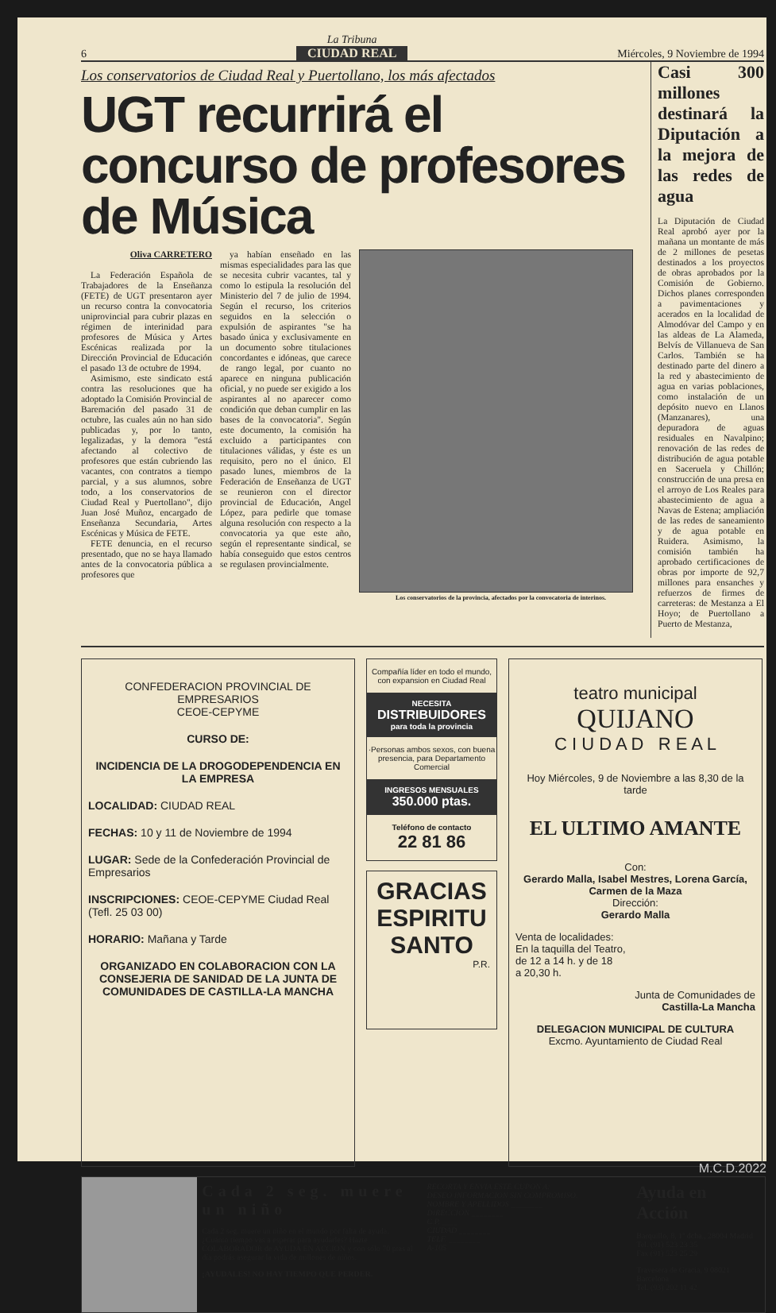6 La Tribuna
CIUDAD REAL Miércoles, 9 Noviembre de 1994
Los conservatorios de Ciudad Real y Puertollano, los más afectados
UGT recurrirá el concurso de profesores de Música
Oliva CARRETERO
La Federación Española de Trabajadores de la Enseñanza (FETE) de UGT presentaron ayer un recurso contra la convocatoria uniprovincial para cubrir plazas en régimen de interinidad para profesores de Música y Artes Escénicas realizada por la Dirección Provincial de Educación el pasado 13 de octubre de 1994.
Asimismo, este sindicato está contra las resoluciones que ha adoptado la Comisión Provincial de Baremación del pasado 31 de octubre, las cuales aún no han sido publicadas y, por lo tanto, legalizadas, y la demora "está afectando al colectivo de profesores que están cubriendo las vacantes, con contratos a tiempo parcial, y a sus alumnos, sobre todo, a los conservatorios de Ciudad Real y Puertollano", dijo Juan José Muñoz, encargado de Enseñanza Secundaria, Artes Escénicas y Música de FETE.
FETE denuncia, en el recurso presentado, que no se haya llamado antes de la convocatoria pública a profesores que
ya habían enseñado en las mismas especialidades para las que se necesita cubrir vacantes, tal y como lo estipula la resolución del Ministerio del 7 de julio de 1994. Según el recurso, los criterios seguidos en la selección o expulsión de aspirantes "se ha basado única y exclusivamente en un documento sobre titulaciones concordantes e idóneas, que carece de rango legal, por cuanto no aparece en ninguna publicación oficial, y no puede ser exigido a los aspirantes al no aparecer como condición que deban cumplir en las bases de la convocatoria". Según este documento, la comisión ha excluido a participantes con titulaciones válidas, y éste es un requisito, pero no el único. El pasado lunes, miembros de la Federación de Enseñanza de UGT se reunieron con el director provincial de Educación, Angel López, para pedirle que tomase alguna resolución con respecto a la convocatoria ya que este año, según el representante sindical, se había conseguido que estos centros se regulasen provincialmente.
Los conservatorios de la provincia, afectados por la convocatoria de interinos.
Casi 300 millones destinará la Diputación a la mejora de las redes de agua
La Diputación de Ciudad Real aprobó ayer por la mañana un montante de más de 2 millones de pesetas destinados a los proyectos de obras aprobados por la Comisión de Gobierno. Dichos planes corresponden a pavimentaciones y acerados en la localidad de Almodóvar del Campo y en las aldeas de La Alameda, Belvís de Villanueva de San Carlos. También se ha destinado parte del dinero a la red y abastecimiento de agua en varias poblaciones, como instalación de un depósito nuevo en Llanos (Manzanares), una depuradora de aguas residuales en Navalpino; renovación de las redes de distribución de agua potable en Saceruela y Chillón; construcción de una presa en el arroyo de Los Reales para abastecimiento de agua a Navas de Estena; ampliación de las redes de saneamiento y de agua potable en Ruidera. Asimismo, la comisión también ha aprobado certificaciones de obras por importe de 92,7 millones para ensanches y refuerzos de firmes de carreteras: de Mestanza a El Hoyo; de Puertollano a Puerto de Mestanza,
CONFEDERACION PROVINCIAL DE EMPRESARIOS
CEOE-CEPYME
CURSO DE:
INCIDENCIA DE LA DROGODEPENDENCIA EN LA EMPRESA
LOCALIDAD: CIUDAD REAL
FECHAS: 10 y 11 de Noviembre de 1994
LUGAR: Sede de la Confederación Provincial de Empresarios
INSCRIPCIONES: CEOE-CEPYME Ciudad Real (Tefl. 25 03 00)
HORARIO: Mañana y Tarde
ORGANIZADO EN COLABORACION CON LA CONSEJERIA DE SANIDAD DE LA JUNTA DE COMUNIDADES DE CASTILLA-LA MANCHA
Compañía líder en todo el mundo, con expansion en Ciudad Real
NECESITA
DISTRIBUIDORES
para toda la provincia
·Personas ambos sexos, con buena presencia, para Departamento Comercial
INGRESOS MENSUALES
350.000 ptas.
Teléfono de contacto
22 81 86
GRACIAS ESPIRITU SANTO
P.R.
teatro municipal
QUIJANO
C I U D A D R E A L
Hoy Miércoles, 9 de Noviembre a las 8,30 de la tarde
EL ULTIMO AMANTE
Con:
Gerardo Malla, Isabel Mestres, Lorena García, Carmen de la Maza
Dirección:
Gerardo Malla
Venta de localidades:
En la taquilla del Teatro,
de 12 a 14 h. y de 18
a 20,30 h.
Junta de Comunidades de
Castilla-La Mancha
DELEGACION MUNICIPAL DE CULTURA
Excmo. Ayuntamiento de Ciudad Real
Cada 2 seg. muere un niño
Cada 2 seg. muere un niño en el mundo por falta de ayuda. ¿Cuánto tiempo vas a esperar para ayudarles? Hazte COLABORADOR de AYUDA EN ACCION y con sólo 70 ptas al día podrás asegurar la vida de millones de niños.
¡AYUDALES! NO HAY TIEMPO QUE PERDER.
RECORTA Y ENVIA ESTE CUPON A:
DESEO INFORMACION SIN COMPROMISO.
NOMBRE Y APELLIDOS ________
DIRECCION ________
C.P. ____
CIUDAD ________
TELF. ________
A-105
Ayuda en Acción
Barquillo, 8, 1º dcha., 28004 Madrid
Tel. (91) 523 23 35
Fax (91) 523 25 29
Travesera de Gracia, 9 08021 Barcelona
Tel. (93) 202 11 42
M.C.D.2022